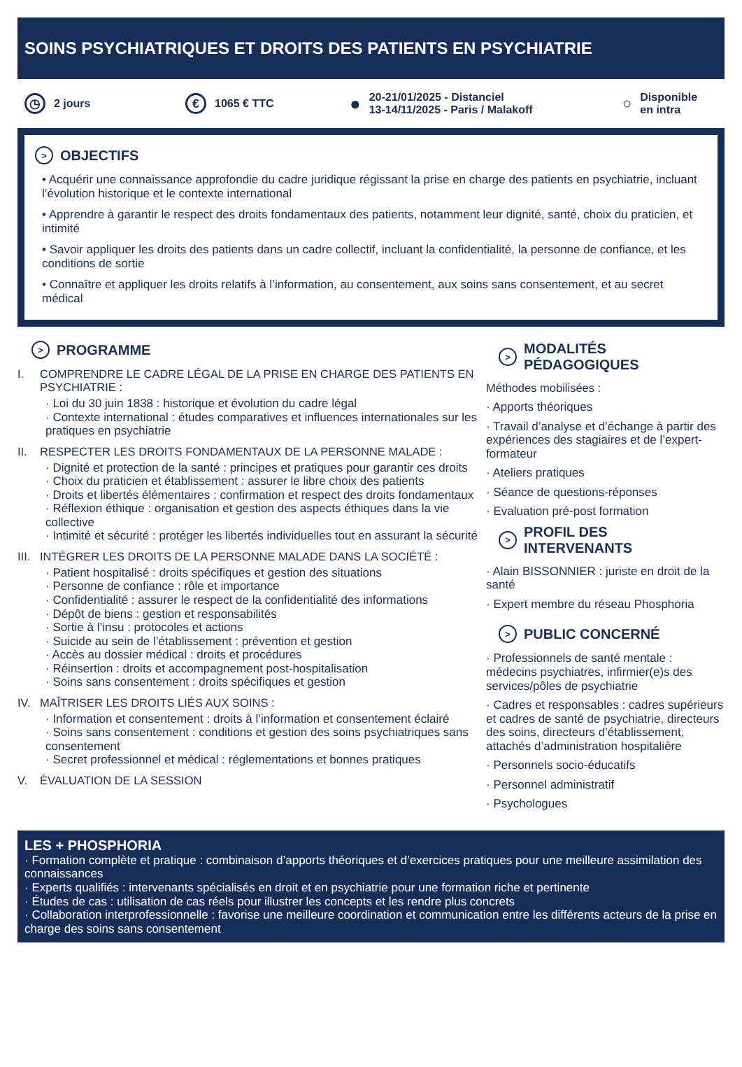SOINS PSYCHIATRIQUES ET DROITS DES PATIENTS EN PSYCHIATRIE
◷ 2 jours
€ 1065 € TTC
● 20-21/01/2025 - Distanciel
13-14/11/2025 - Paris / Malakoff
○ Disponible
en intra
> OBJECTIFS
• Acquérir une connaissance approfondie du cadre juridique régissant la prise en charge des patients en psychiatrie, incluant l’évolution historique et le contexte international
• Apprendre à garantir le respect des droits fondamentaux des patients, notamment leur dignité, santé, choix du praticien, et intimité
• Savoir appliquer les droits des patients dans un cadre collectif, incluant la confidentialité, la personne de confiance, et les conditions de sortie
• Connaître et appliquer les droits relatifs à l’information, au consentement, aux soins sans consentement, et au secret médical
> PROGRAMME
I. COMPRENDRE LE CADRE LÉGAL DE LA PRISE EN CHARGE DES PATIENTS EN PSYCHIATRIE :
· Loi du 30 juin 1838 : historique et évolution du cadre légal
· Contexte international : études comparatives et influences internationales sur les pratiques en psychiatrie
II. RESPECTER LES DROITS FONDAMENTAUX DE LA PERSONNE MALADE :
· Dignité et protection de la santé : principes et pratiques pour garantir ces droits
· Choix du praticien et établissement : assurer le libre choix des patients
· Droits et libertés élémentaires : confirmation et respect des droits fondamentaux
· Réflexion éthique : organisation et gestion des aspects éthiques dans la vie collective
· Intimité et sécurité : protéger les libertés individuelles tout en assurant la sécurité
III. INTÉGRER LES DROITS DE LA PERSONNE MALADE DANS LA SOCIÉTÉ :
· Patient hospitalisé : droits spécifiques et gestion des situations
· Personne de confiance : rôle et importance
· Confidentialité : assurer le respect de la confidentialité des informations
· Dépôt de biens : gestion et responsabilités
· Sortie à l’insu : protocoles et actions
· Suicide au sein de l’établissement : prévention et gestion
· Accès au dossier médical : droits et procédures
· Réinsertion : droits et accompagnement post-hospitalisation
· Soins sans consentement : droits spécifiques et gestion
IV. MAÎTRISER LES DROITS LIÉS AUX SOINS :
· Information et consentement : droits à l’information et consentement éclairé
· Soins sans consentement : conditions et gestion des soins psychiatriques sans consentement
· Secret professionnel et médical : réglementations et bonnes pratiques
V. ÉVALUATION DE LA SESSION
> MODALITÉS
PÉDAGOGIQUES
Méthodes mobilisées :
· Apports théoriques
· Travail d’analyse et d’échange à partir des expériences des stagiaires et de l’expert-formateur
· Ateliers pratiques
· Séance de questions-réponses
· Evaluation pré-post formation
> PROFIL DES
INTERVENANTS
· Alain BISSONNIER : juriste en droit de la santé
· Expert membre du réseau Phosphoria
> PUBLIC CONCERNÉ
· Professionnels de santé mentale : médecins psychiatres, infirmier(e)s des services/pôles de psychiatrie
· Cadres et responsables : cadres supérieurs et cadres de santé de psychiatrie, directeurs des soins, directeurs d’établissement, attachés d’administration hospitalière
· Personnels socio-éducatifs
· Personnel administratif
· Psychologues
LES + PHOSPHORIA
· Formation complète et pratique : combinaison d’apports théoriques et d’exercices pratiques pour une meilleure assimilation des connaissances
· Experts qualifiés : intervenants spécialisés en droit et en psychiatrie pour une formation riche et pertinente
· Études de cas : utilisation de cas réels pour illustrer les concepts et les rendre plus concrets
· Collaboration interprofessionnelle : favorise une meilleure coordination et communication entre les différents acteurs de la prise en charge des soins sans consentement